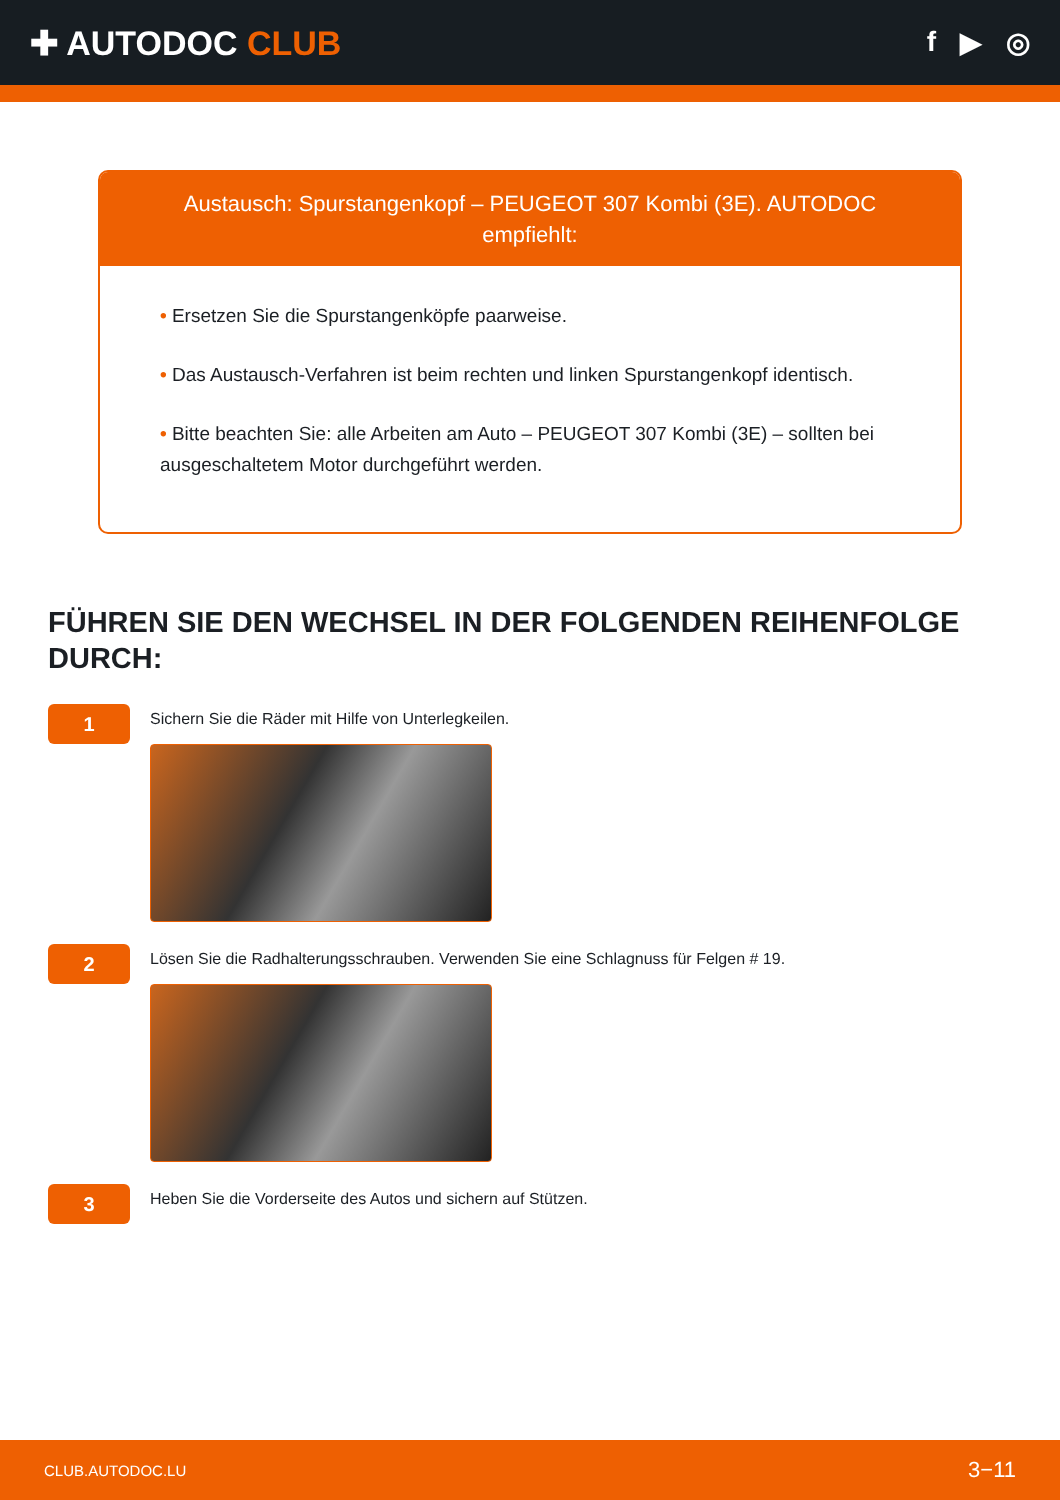✚ AUTODOC CLUB
f ▶ ◎
Austausch: Spurstangenkopf – PEUGEOT 307 Kombi (3E). AUTODOC empfiehlt:
• Ersetzen Sie die Spurstangenköpfe paarweise.
• Das Austausch-Verfahren ist beim rechten und linken Spurstangenkopf identisch.
• Bitte beachten Sie: alle Arbeiten am Auto – PEUGEOT 307 Kombi (3E) – sollten bei ausgeschaltetem Motor durchgeführt werden.
FÜHREN SIE DEN WECHSEL IN DER FOLGENDEN REIHENFOLGE DURCH:
1
Sichern Sie die Räder mit Hilfe von Unterlegkeilen.
2
Lösen Sie die Radhalterungsschrauben. Verwenden Sie eine Schlagnuss für Felgen # 19.
3
Heben Sie die Vorderseite des Autos und sichern auf Stützen.
CLUB.AUTODOC.LU 3−11